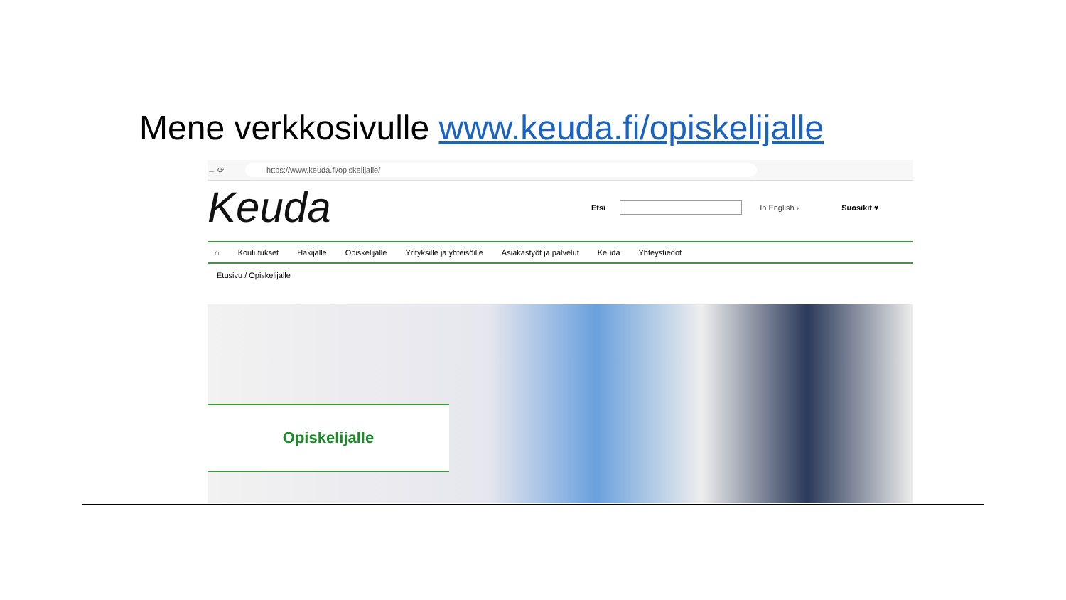Mene verkkosivulle www.keuda.fi/opiskelijalle
← ⟳ https://www.keuda.fi/opiskelijalle/
Keuda
Etsi In English › Suosikit ♥
⌂ Koulutukset Hakijalle Opiskelijalle Yrityksille ja yhteisöille Asiakastyöt ja palvelut Keuda Yhteystiedot
Etusivu / Opiskelijalle
Opiskelijalle